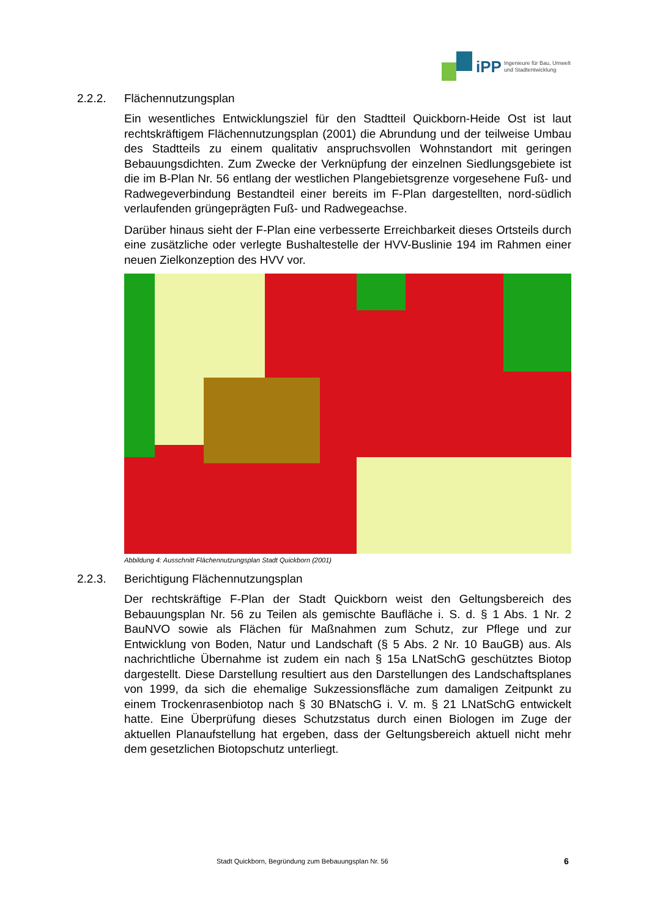iPP
Ingenieure für Bau, Umwelt
und Stadtentwicklung
2.2.2. Flächennutzungsplan
Ein wesentliches Entwicklungsziel für den Stadtteil Quickborn-Heide Ost ist laut rechtskräftigem Flächennutzungsplan (2001) die Abrundung und der teilweise Umbau des Stadtteils zu einem qualitativ anspruchsvollen Wohnstandort mit geringen Bebauungsdichten. Zum Zwecke der Verknüpfung der einzelnen Siedlungsgebiete ist die im B-Plan Nr. 56 entlang der westlichen Plangebietsgrenze vorgesehene Fuß- und Radwegeverbindung Bestandteil einer bereits im F-Plan dargestellten, nord-südlich verlaufenden grüngeprägten Fuß- und Radwegeachse.
Darüber hinaus sieht der F-Plan eine verbesserte Erreichbarkeit dieses Ortsteils durch eine zusätzliche oder verlegte Bushaltestelle der HVV-Buslinie 194 im Rahmen einer neuen Zielkonzeption des HVV vor.
Abbildung 4: Ausschnitt Flächennutzungsplan Stadt Quickborn (2001)
2.2.3. Berichtigung Flächennutzungsplan
Der rechtskräftige F-Plan der Stadt Quickborn weist den Geltungsbereich des Bebauungsplan Nr. 56 zu Teilen als gemischte Baufläche i. S. d. § 1 Abs. 1 Nr. 2 BauNVO sowie als Flächen für Maßnahmen zum Schutz, zur Pflege und zur Entwicklung von Boden, Natur und Landschaft (§ 5 Abs. 2 Nr. 10 BauGB) aus. Als nachrichtliche Übernahme ist zudem ein nach § 15a LNatSchG geschütztes Biotop dargestellt. Diese Darstellung resultiert aus den Darstellungen des Landschaftsplanes von 1999, da sich die ehemalige Sukzessionsfläche zum damaligen Zeitpunkt zu einem Trockenrasenbiotop nach § 30 BNatschG i. V. m. § 21 LNatSchG entwickelt hatte. Eine Überprüfung dieses Schutzstatus durch einen Biologen im Zuge der aktuellen Planaufstellung hat ergeben, dass der Geltungsbereich aktuell nicht mehr dem gesetzlichen Biotopschutz unterliegt.
Stadt Quickborn, Begründung zum Bebauungsplan Nr. 56
6